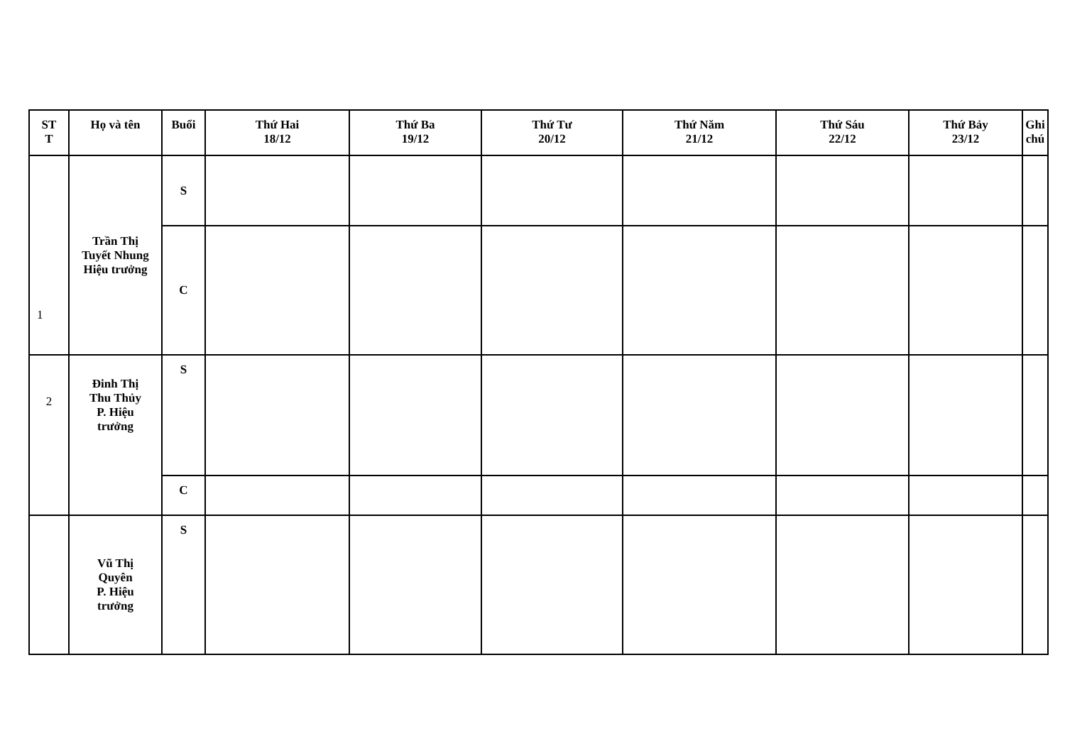| ST T | Họ và tên | Buổi | Thứ Hai 18/12 | Thứ Ba 19/12 | Thứ Tư 20/12 | Thứ Năm 21/12 | Thứ Sáu 22/12 | Thứ Bảy 23/12 | Ghi chú |
| --- | --- | --- | --- | --- | --- | --- | --- | --- | --- |
| 1 | Trần Thị Tuyết Nhung Hiệu trưởng | S | | | | | | | |
| | | C | | | | | | | |
| 2 | Đinh Thị Thu Thủy P. Hiệu trưởng | S | | | | | | | |
| | | C | | | | | | | |
| | Vũ Thị Quyên P. Hiệu trưởng | S | | | | | | | |